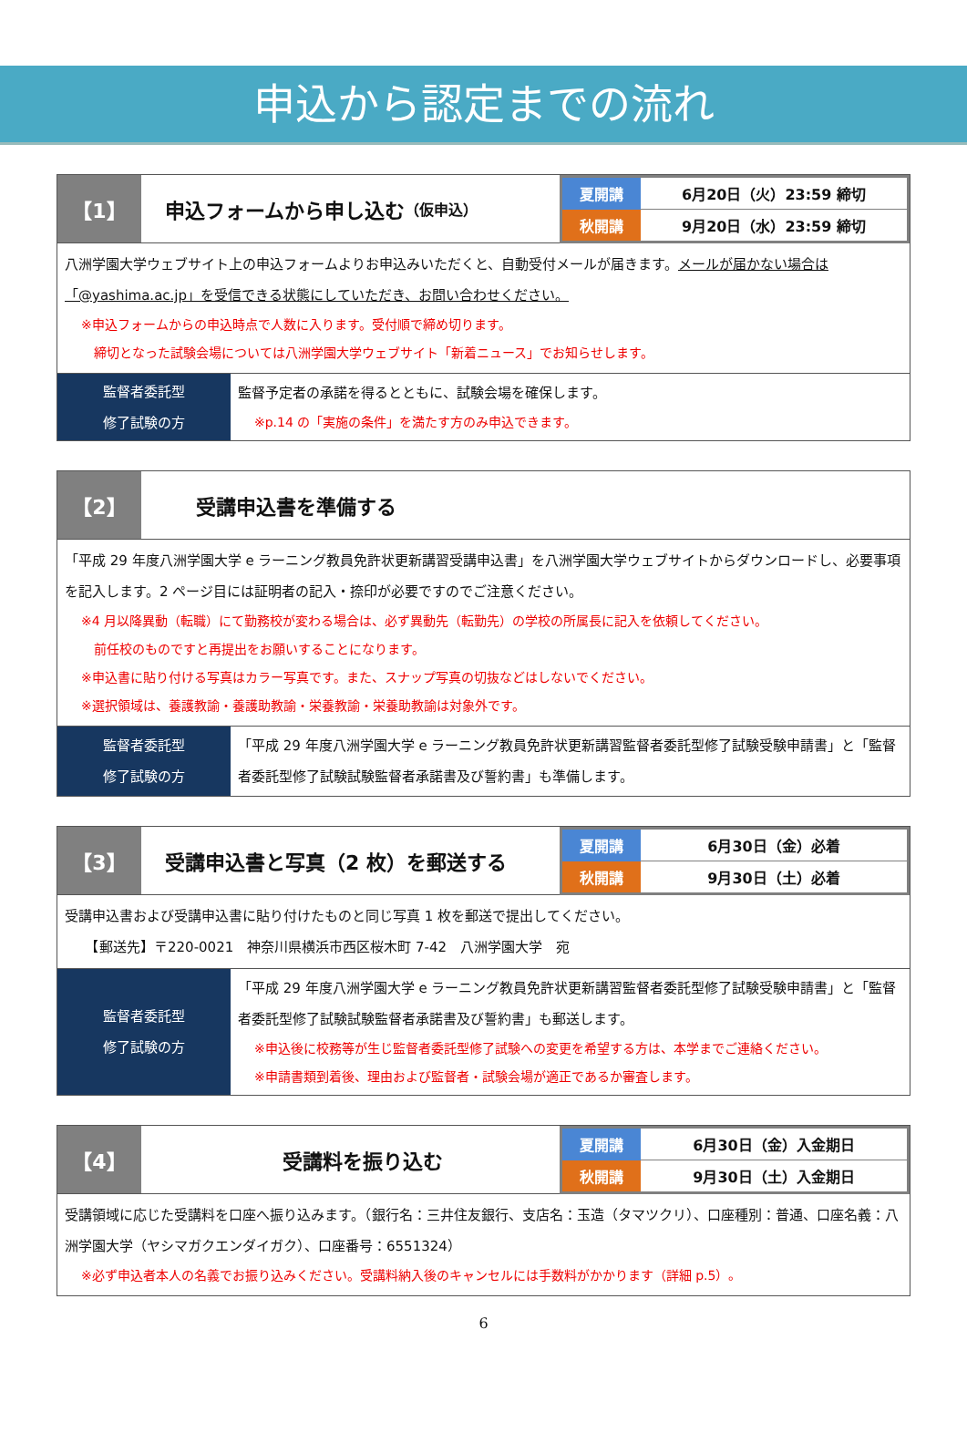申込から認定までの流れ
【1】 申込フォームから申し込む （仮申込）
| 夏開講 | 6月20日（火）23:59 締切 |
| 秋開講 | 9月20日（水）23:59 締切 |
八洲学園大学ウェブサイト上の申込フォームよりお申込みいただくと、自動受付メールが届きます。メールが届かない場合は「@yashima.ac.jp」を受信できる状態にしていただき、お問い合わせください。
※申込フォームからの申込時点で人数に入ります。受付順で締め切ります。
　締切となった試験会場については八洲学園大学ウェブサイト「新着ニュース」でお知らせします。
監督者委託型
修了試験の方
監督予定者の承諾を得るとともに、試験会場を確保します。
※p.14 の「実施の条件」を満たす方のみ申込できます。
【2】 受講申込書を準備する
「平成 29 年度八洲学園大学 e ラーニング教員免許状更新講習受講申込書」を八洲学園大学ウェブサイトからダウンロードし、必要事項を記入します。2 ページ目には証明者の記入・捺印が必要ですのでご注意ください。
※4 月以降異動（転職）にて勤務校が変わる場合は、必ず異動先（転勤先）の学校の所属長に記入を依頼してください。
　前任校のものですと再提出をお願いすることになります。
※申込書に貼り付ける写真はカラー写真です。また、スナップ写真の切抜などはしないでください。
※選択領域は、養護教諭・養護助教諭・栄養教諭・栄養助教諭は対象外です。
監督者委託型
修了試験の方
「平成 29 年度八洲学園大学 e ラーニング教員免許状更新講習監督者委託型修了試験受験申請書」と「監督者委託型修了試験試験監督者承諾書及び誓約書」も準備します。
【3】 受講申込書と写真（2 枚）を郵送する
| 夏開講 | 6月30日（金）必着 |
| 秋開講 | 9月30日（土）必着 |
受講申込書および受講申込書に貼り付けたものと同じ写真 1 枚を郵送で提出してください。
　　【郵送先】〒220-0021　神奈川県横浜市西区桜木町 7-42　八洲学園大学　宛
監督者委託型
修了試験の方
「平成 29 年度八洲学園大学 e ラーニング教員免許状更新講習監督者委託型修了試験受験申請書」と「監督者委託型修了試験試験監督者承諾書及び誓約書」も郵送します。
※申込後に校務等が生じ監督者委託型修了試験への変更を希望する方は、本学までご連絡ください。
※申請書類到着後、理由および監督者・試験会場が適正であるか審査します。
【4】 受講料を振り込む
| 夏開講 | 6月30日（金）入金期日 |
| 秋開講 | 9月30日（土）入金期日 |
受講領域に応じた受講料を口座へ振り込みます。（銀行名：三井住友銀行、支店名：玉造（タマツクリ）、口座種別：普通、口座名義：八洲学園大学（ヤシマガクエンダイガク）、口座番号：6551324）
※必ず申込者本人の名義でお振り込みください。受講料納入後のキャンセルには手数料がかかります（詳細 p.5）。
6